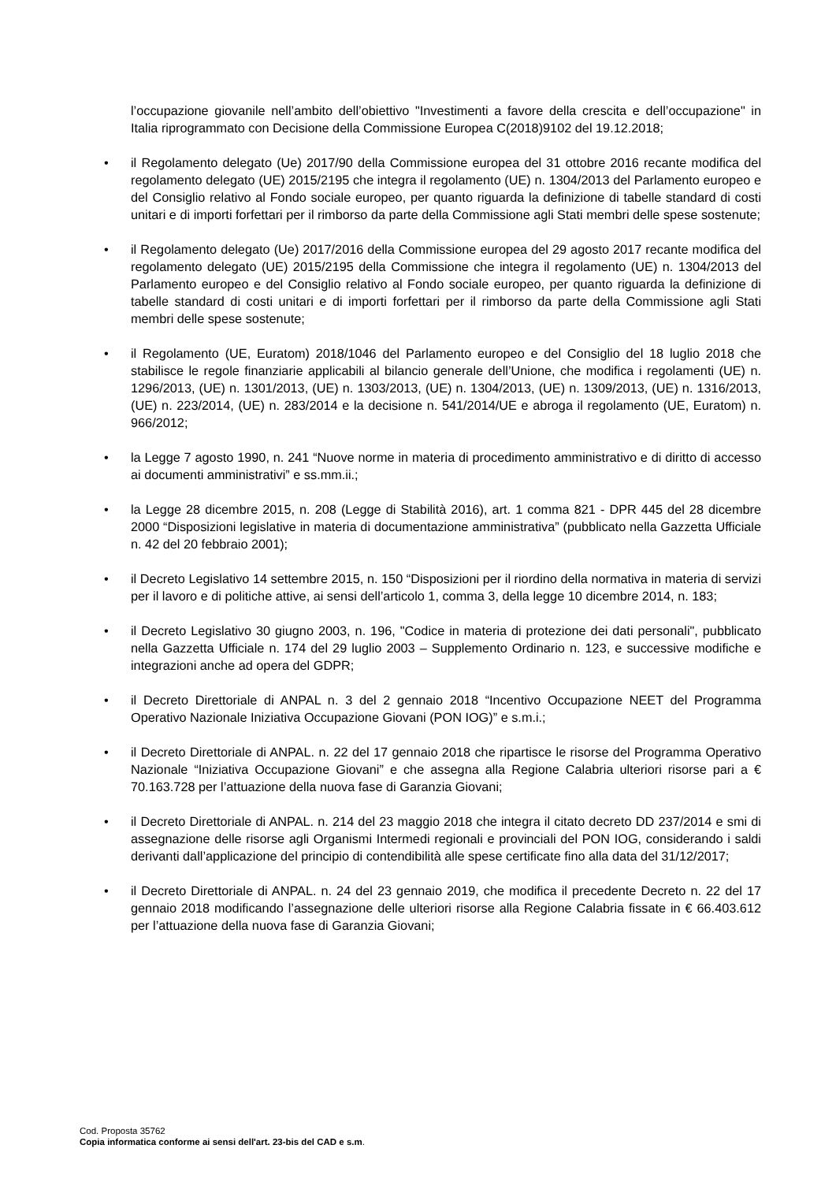l’occupazione giovanile nell’ambito dell’obiettivo "Investimenti a favore della crescita e dell’occupazione" in Italia riprogrammato con Decisione della Commissione Europea C(2018)9102 del 19.12.2018;
• il Regolamento delegato (Ue) 2017/90 della Commissione europea del 31 ottobre 2016 recante modifica del regolamento delegato (UE) 2015/2195 che integra il regolamento (UE) n. 1304/2013 del Parlamento europeo e del Consiglio relativo al Fondo sociale europeo, per quanto riguarda la definizione di tabelle standard di costi unitari e di importi forfettari per il rimborso da parte della Commissione agli Stati membri delle spese sostenute;
• il Regolamento delegato (Ue) 2017/2016 della Commissione europea del 29 agosto 2017 recante modifica del regolamento delegato (UE) 2015/2195 della Commissione che integra il regolamento (UE) n. 1304/2013 del Parlamento europeo e del Consiglio relativo al Fondo sociale europeo, per quanto riguarda la definizione di tabelle standard di costi unitari e di importi forfettari per il rimborso da parte della Commissione agli Stati membri delle spese sostenute;
• il Regolamento (UE, Euratom) 2018/1046 del Parlamento europeo e del Consiglio del 18 luglio 2018 che stabilisce le regole finanziarie applicabili al bilancio generale dell’Unione, che modifica i regolamenti (UE) n. 1296/2013, (UE) n. 1301/2013, (UE) n. 1303/2013, (UE) n. 1304/2013, (UE) n. 1309/2013, (UE) n. 1316/2013, (UE) n. 223/2014, (UE) n. 283/2014 e la decisione n. 541/2014/UE e abroga il regolamento (UE, Euratom) n. 966/2012;
• la Legge 7 agosto 1990, n. 241 “Nuove norme in materia di procedimento amministrativo e di diritto di accesso ai documenti amministrativi” e ss.mm.ii.;
• la Legge 28 dicembre 2015, n. 208 (Legge di Stabilità 2016), art. 1 comma 821 - DPR 445 del 28 dicembre 2000 “Disposizioni legislative in materia di documentazione amministrativa” (pubblicato nella Gazzetta Ufficiale n. 42 del 20 febbraio 2001);
• il Decreto Legislativo 14 settembre 2015, n. 150 “Disposizioni per il riordino della normativa in materia di servizi per il lavoro e di politiche attive, ai sensi dell’articolo 1, comma 3, della legge 10 dicembre 2014, n. 183;
• il Decreto Legislativo 30 giugno 2003, n. 196, "Codice in materia di protezione dei dati personali", pubblicato nella Gazzetta Ufficiale n. 174 del 29 luglio 2003 – Supplemento Ordinario n. 123, e successive modifiche e integrazioni anche ad opera del GDPR;
• il Decreto Direttoriale di ANPAL n. 3 del 2 gennaio 2018 “Incentivo Occupazione NEET del Programma Operativo Nazionale Iniziativa Occupazione Giovani (PON IOG)” e s.m.i.;
• il Decreto Direttoriale di ANPAL. n. 22 del 17 gennaio 2018 che ripartisce le risorse del Programma Operativo Nazionale “Iniziativa Occupazione Giovani” e che assegna alla Regione Calabria ulteriori risorse pari a € 70.163.728 per l’attuazione della nuova fase di Garanzia Giovani;
• il Decreto Direttoriale di ANPAL. n. 214 del 23 maggio 2018 che integra il citato decreto DD 237/2014 e smi di assegnazione delle risorse agli Organismi Intermedi regionali e provinciali del PON IOG, considerando i saldi derivanti dall’applicazione del principio di contendibilità alle spese certificate fino alla data del 31/12/2017;
• il Decreto Direttoriale di ANPAL. n. 24 del 23 gennaio 2019, che modifica il precedente Decreto n. 22 del 17 gennaio 2018 modificando l’assegnazione delle ulteriori risorse alla Regione Calabria fissate in € 66.403.612 per l’attuazione della nuova fase di Garanzia Giovani;
Cod. Proposta 35762
Copia informatica conforme ai sensi dell'art. 23-bis del CAD e s.m.